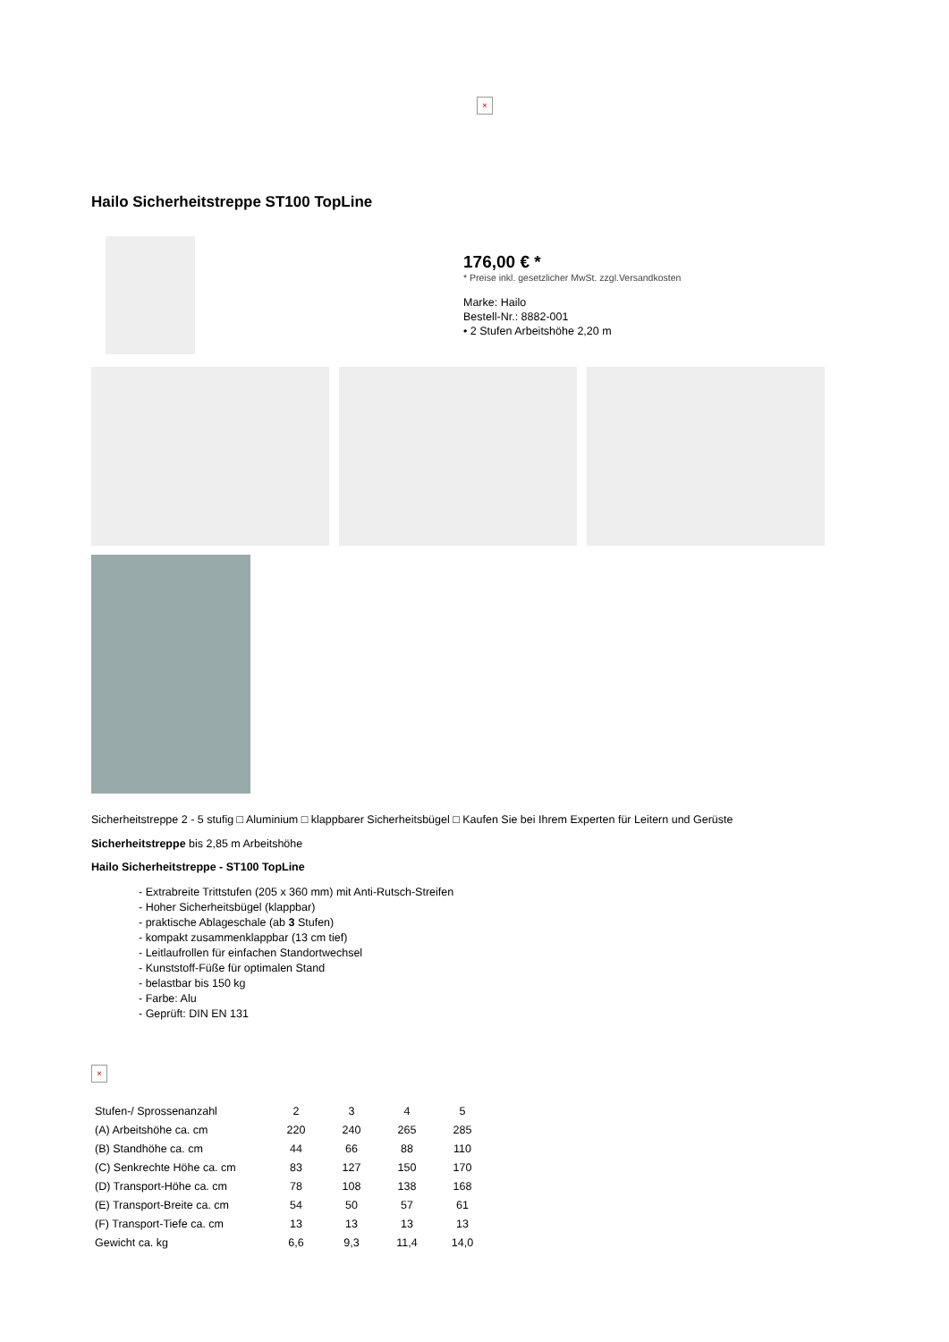×
Hailo Sicherheitstreppe ST100 TopLine
176,00 € *
* Preise inkl. gesetzlicher MwSt. zzgl.Versandkosten
Marke: Hailo
Bestell-Nr.: 8882-001
• 2 Stufen Arbeitshöhe 2,20 m
Sicherheitstreppe 2 - 5 stufig □ Aluminium □ klappbarer Sicherheitsbügel □ Kaufen Sie bei Ihrem Experten für Leitern und Gerüste
Sicherheitstreppe bis 2,85 m Arbeitshöhe
Hailo Sicherheitstreppe - ST100 TopLine
- Extrabreite Trittstufen (205 x 360 mm) mit Anti-Rutsch-Streifen
- Hoher Sicherheitsbügel (klappbar)
- praktische Ablageschale (ab 3 Stufen)
- kompakt zusammenklappbar (13 cm tief)
- Leitlaufrollen für einfachen Standortwechsel
- Kunststoff-Füße für optimalen Stand
- belastbar bis 150 kg
- Farbe: Alu
- Geprüft: DIN EN 131
×
| Stufen-/ Sprossenanzahl | 2 | 3 | 4 | 5 |
| (A) Arbeitshöhe ca. cm | 220 | 240 | 265 | 285 |
| (B) Standhöhe ca. cm | 44 | 66 | 88 | 110 |
| (C) Senkrechte Höhe ca. cm | 83 | 127 | 150 | 170 |
| (D) Transport-Höhe ca. cm | 78 | 108 | 138 | 168 |
| (E) Transport-Breite ca. cm | 54 | 50 | 57 | 61 |
| (F) Transport-Tiefe ca. cm | 13 | 13 | 13 | 13 |
| Gewicht ca. kg | 6,6 | 9,3 | 11,4 | 14,0 |